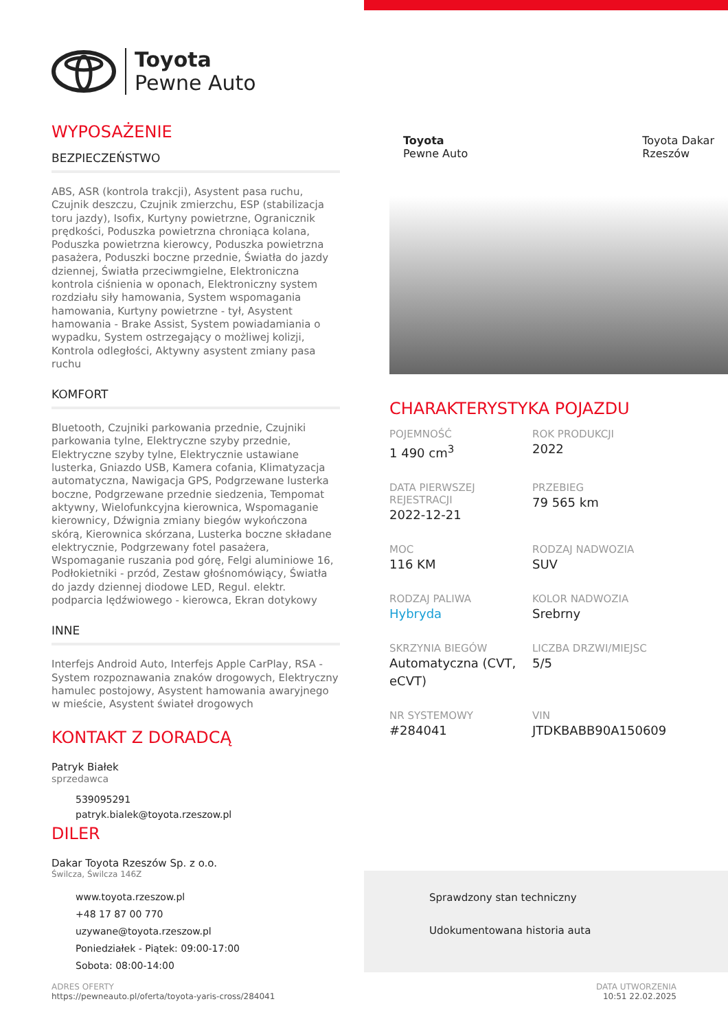Toyota
Pewne Auto
WYPOSAŻENIE
BEZPIECZEŃSTWO
ABS, ASR (kontrola trakcji), Asystent pasa ruchu, Czujnik deszczu, Czujnik zmierzchu, ESP (stabilizacja toru jazdy), Isofix, Kurtyny powietrzne, Ogranicznik prędkości, Poduszka powietrzna chroniąca kolana, Poduszka powietrzna kierowcy, Poduszka powietrzna pasażera, Poduszki boczne przednie, Światła do jazdy dziennej, Światła przeciwmgielne, Elektroniczna kontrola ciśnienia w oponach, Elektroniczny system rozdziału siły hamowania, System wspomagania hamowania, Kurtyny powietrzne - tył, Asystent hamowania - Brake Assist, System powiadamiania o wypadku, System ostrzegający o możliwej kolizji, Kontrola odległości, Aktywny asystent zmiany pasa ruchu
KOMFORT
Bluetooth, Czujniki parkowania przednie, Czujniki parkowania tylne, Elektryczne szyby przednie, Elektryczne szyby tylne, Elektrycznie ustawiane lusterka, Gniazdo USB, Kamera cofania, Klimatyzacja automatyczna, Nawigacja GPS, Podgrzewane lusterka boczne, Podgrzewane przednie siedzenia, Tempomat aktywny, Wielofunkcyjna kierownica, Wspomaganie kierownicy, Dźwignia zmiany biegów wykończona skórą, Kierownica skórzana, Lusterka boczne składane elektrycznie, Podgrzewany fotel pasażera, Wspomaganie ruszania pod górę, Felgi aluminiowe 16, Podłokietniki - przód, Zestaw głośnomówiący, Światła do jazdy dziennej diodowe LED, Regul. elektr. podparcia lędźwiowego - kierowca, Ekran dotykowy
INNE
Interfejs Android Auto, Interfejs Apple CarPlay, RSA - System rozpoznawania znaków drogowych, Elektryczny hamulec postojowy, Asystent hamowania awaryjnego w mieście, Asystent świateł drogowych
KONTAKT Z DORADCĄ
Patryk Białek
sprzedawca
539095291
patryk.bialek@toyota.rzeszow.pl
DILER
Dakar Toyota Rzeszów Sp. z o.o.
Świlcza, Świlcza 146Z
www.toyota.rzeszow.pl
+48 17 87 00 770
uzywane@toyota.rzeszow.pl
Poniedziałek - Piątek: 09:00-17:00
Sobota: 08:00-14:00
Toyota
Pewne Auto
Toyota Dakar
Rzeszów
CHARAKTERYSTYKA POJAZDU
POJEMNOŚĆ
1 490 cm<sup>3</sup>
ROK PRODUKCJI
2022
DATA PIERWSZEJ REJESTRACJI
2022-12-21
PRZEBIEG
79 565 km
MOC
116 KM
RODZAJ NADWOZIA
SUV
RODZAJ PALIWA
Hybryda
KOLOR NADWOZIA
Srebrny
SKRZYNIA BIEGÓW
Automatyczna (CVT, eCVT)
LICZBA DRZWI/MIEJSC
5/5
NR SYSTEMOWY
#284041
VIN
JTDKBABB90A150609
Sprawdzony stan techniczny
Udokumentowana historia auta
ADRES OFERTY
https://pewneauto.pl/oferta/toyota-yaris-cross/284041
DATA UTWORZENIA
10:51 22.02.2025